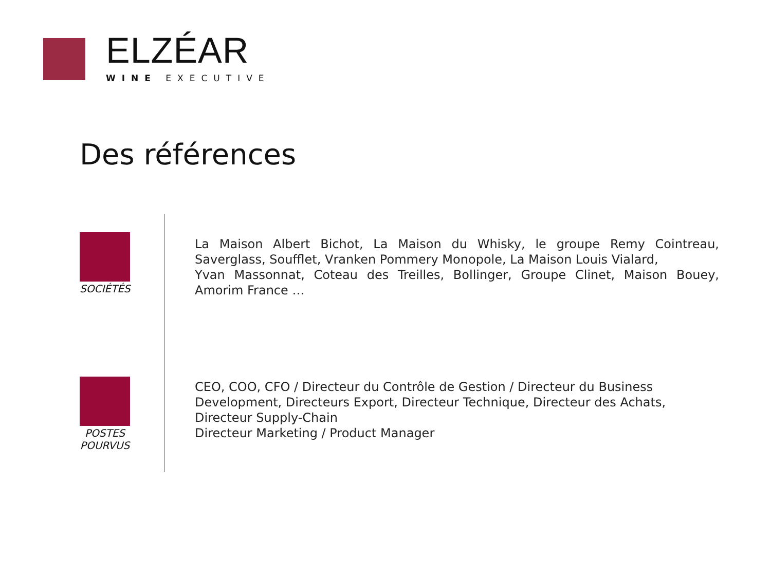ELZÉAR
WINE EXECUTIVE
Des références
SOCIÉTÉS
La Maison Albert Bichot, La Maison du Whisky, le groupe Remy Cointreau, Saverglass, Soufflet, Vranken Pommery Monopole, La Maison Louis Vialard,
Yvan Massonnat, Coteau des Treilles, Bollinger, Groupe Clinet, Maison Bouey, Amorim France …
POSTES
POURVUS
CEO, COO, CFO / Directeur du Contrôle de Gestion / Directeur du Business Development, Directeurs Export, Directeur Technique, Directeur des Achats, Directeur Supply-Chain
Directeur Marketing / Product Manager